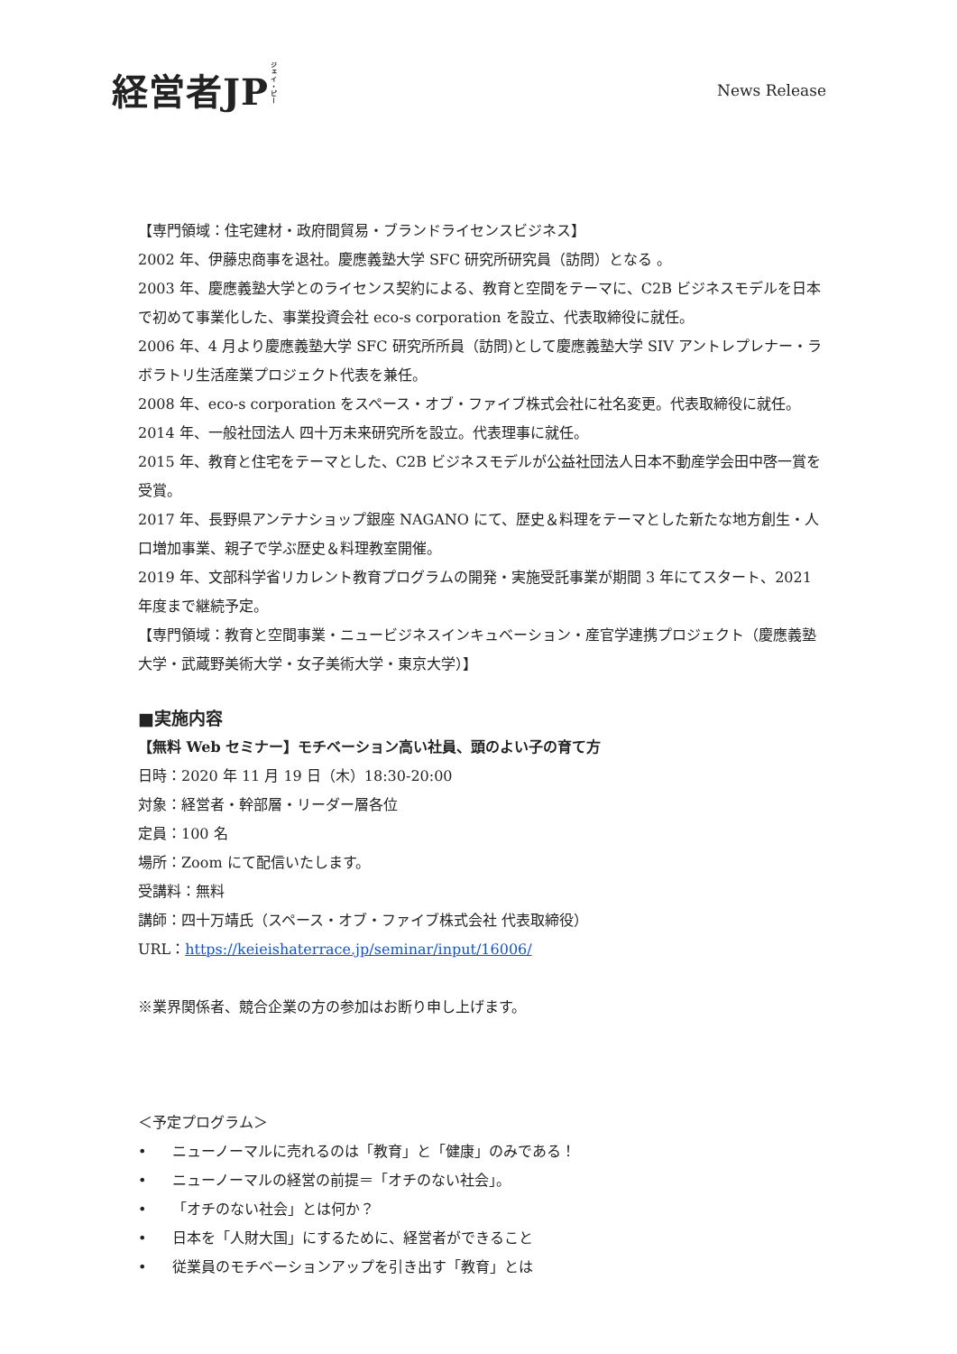経営者JPジェイ・ピー
News Release
【専門領域：住宅建材・政府間貿易・ブランドライセンスビジネス】
2002 年、伊藤忠商事を退社。慶應義塾大学 SFC 研究所研究員（訪問）となる 。
2003 年、慶應義塾大学とのライセンス契約による、教育と空間をテーマに、C2B ビジネスモデルを日本で初めて事業化した、事業投資会社 eco-s corporation を設立、代表取締役に就任。
2006 年、4 月より慶應義塾大学 SFC 研究所所員（訪問)として慶應義塾大学 SIV アントレプレナー・ラボラトリ生活産業プロジェクト代表を兼任。
2008 年、eco-s corporation をスペース・オブ・ファイブ株式会社に社名変更。代表取締役に就任。
2014 年、一般社団法人 四十万未来研究所を設立。代表理事に就任。
2015 年、教育と住宅をテーマとした、C2B ビジネスモデルが公益社団法人日本不動産学会田中啓一賞を受賞。
2017 年、長野県アンテナショップ銀座 NAGANO にて、歴史＆料理をテーマとした新たな地方創生・人口増加事業、親子で学ぶ歴史＆料理教室開催。
2019 年、文部科学省リカレント教育プログラムの開発・実施受託事業が期間 3 年にてスタート、2021 年度まで継続予定。
【専門領域：教育と空間事業・ニュービジネスインキュベーション・産官学連携プロジェクト（慶應義塾大学・武蔵野美術大学・女子美術大学・東京大学）】
■実施内容
【無料 Web セミナー】モチベーション高い社員、頭のよい子の育て方
日時：2020 年 11 月 19 日（木）18:30-20:00
対象：経営者・幹部層・リーダー層各位
定員：100 名
場所：Zoom にて配信いたします。
受講料：無料
講師：四十万靖氏（スペース・オブ・ファイブ株式会社 代表取締役）
URL：https://keieishaterrace.jp/seminar/input/16006/
※業界関係者、競合企業の方の参加はお断り申し上げます。
＜予定プログラム＞
• ニューノーマルに売れるのは「教育」と「健康」のみである！
• ニューノーマルの経営の前提＝「オチのない社会」。
• 「オチのない社会」とは何か？
• 日本を「人財大国」にするために、経営者ができること
• 従業員のモチベーションアップを引き出す「教育」とは